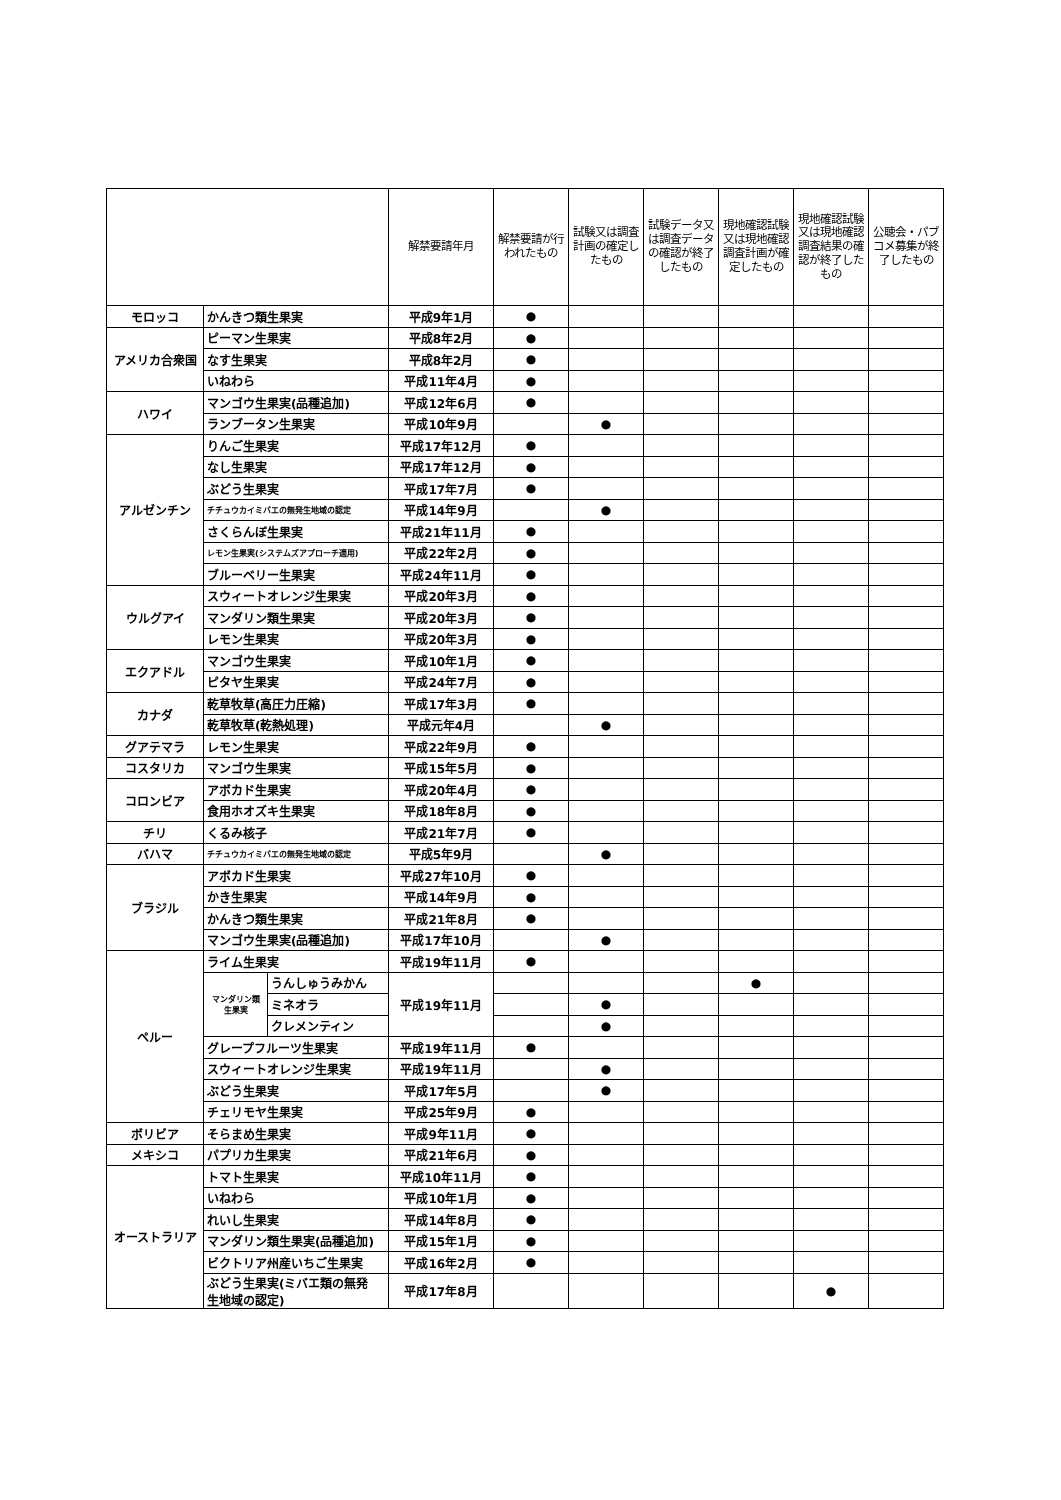| | | | 解禁要請年月 | 解禁要請が行われたもの | 試験又は調査計画の確定したもの | 試験データ又は調査データの確認が終了したもの | 現地確認試験又は現地確認調査計画が確定したもの | 現地確認試験又は現地確認調査結果の確認が終了したもの | 公聴会・パブコメ募集が終了したもの |
| --- | --- | --- | --- | --- | --- | --- | --- | --- | --- |
| モロッコ | かんきつ類生果実 | | 平成9年1月 | ● | | | | | |
| アメリカ合衆国 | ピーマン生果実 | | 平成8年2月 | ● | | | | | |
| | なす生果実 | | 平成8年2月 | ● | | | | | |
| | いねわら | | 平成11年4月 | ● | | | | | |
| ハワイ | マンゴウ生果実(品種追加) | | 平成12年6月 | ● | | | | | |
| | ランブータン生果実 | | 平成10年9月 | | ● | | | | |
| アルゼンチン | りんご生果実 | | 平成17年12月 | ● | | | | | |
| | なし生果実 | | 平成17年12月 | ● | | | | | |
| | ぶどう生果実 | | 平成17年7月 | ● | | | | | |
| | チチュウカイミバエの無発生地域の認定 | | 平成14年9月 | | ● | | | | |
| | さくらんぼ生果実 | | 平成21年11月 | ● | | | | | |
| | レモン生果実(システムズアプローチ適用) | | 平成22年2月 | ● | | | | | |
| | ブルーベリー生果実 | | 平成24年11月 | ● | | | | | |
| ウルグアイ | スウィートオレンジ生果実 | | 平成20年3月 | ● | | | | | |
| | マンダリン類生果実 | | 平成20年3月 | ● | | | | | |
| | レモン生果実 | | 平成20年3月 | ● | | | | | |
| エクアドル | マンゴウ生果実 | | 平成10年1月 | ● | | | | | |
| | ピタヤ生果実 | | 平成24年7月 | ● | | | | | |
| カナダ | 乾草牧草(高圧力圧縮) | | 平成17年3月 | ● | | | | | |
| | 乾草牧草(乾熱処理) | | 平成元年4月 | | ● | | | | |
| グアテマラ | レモン生果実 | | 平成22年9月 | ● | | | | | |
| コスタリカ | マンゴウ生果実 | | 平成15年5月 | ● | | | | | |
| コロンビア | アボカド生果実 | | 平成20年4月 | ● | | | | | |
| | 食用ホオズキ生果実 | | 平成18年8月 | ● | | | | | |
| チリ | くるみ核子 | | 平成21年7月 | ● | | | | | |
| バハマ | チチュウカイミバエの無発生地域の認定 | | 平成5年9月 | | ● | | | | |
| ブラジル | アボカド生果実 | | 平成27年10月 | ● | | | | | |
| | かき生果実 | | 平成14年9月 | ● | | | | | |
| | かんきつ類生果実 | | 平成21年8月 | ● | | | | | |
| | マンゴウ生果実(品種追加) | | 平成17年10月 | | ● | | | | |
| ペルー | ライム生果実 | | 平成19年11月 | ● | | | | | |
| | マンダリン類 生果実 | うんしゅうみかん | 平成19年11月 | | | | ● | | |
| | | ミネオラ | | | ● | | | | |
| | | クレメンティン | | | ● | | | | |
| | グレープフルーツ生果実 | | 平成19年11月 | ● | | | | | |
| | スウィートオレンジ生果実 | | 平成19年11月 | | ● | | | | |
| | ぶどう生果実 | | 平成17年5月 | | ● | | | | |
| | チェリモヤ生果実 | | 平成25年9月 | ● | | | | | |
| ボリビア | そらまめ生果実 | | 平成9年11月 | ● | | | | | |
| メキシコ | パプリカ生果実 | | 平成21年6月 | ● | | | | | |
| オーストラリア | トマト生果実 | | 平成10年11月 | ● | | | | | |
| | いねわら | | 平成10年1月 | ● | | | | | |
| | れいし生果実 | | 平成14年8月 | ● | | | | | |
| | マンダリン類生果実(品種追加) | | 平成15年1月 | ● | | | | | |
| | ビクトリア州産いちご生果実 | | 平成16年2月 | ● | | | | | |
| | ぶどう生果実(ミバエ類の無発 生地域の認定) | | 平成17年8月 | | | | | ● | |